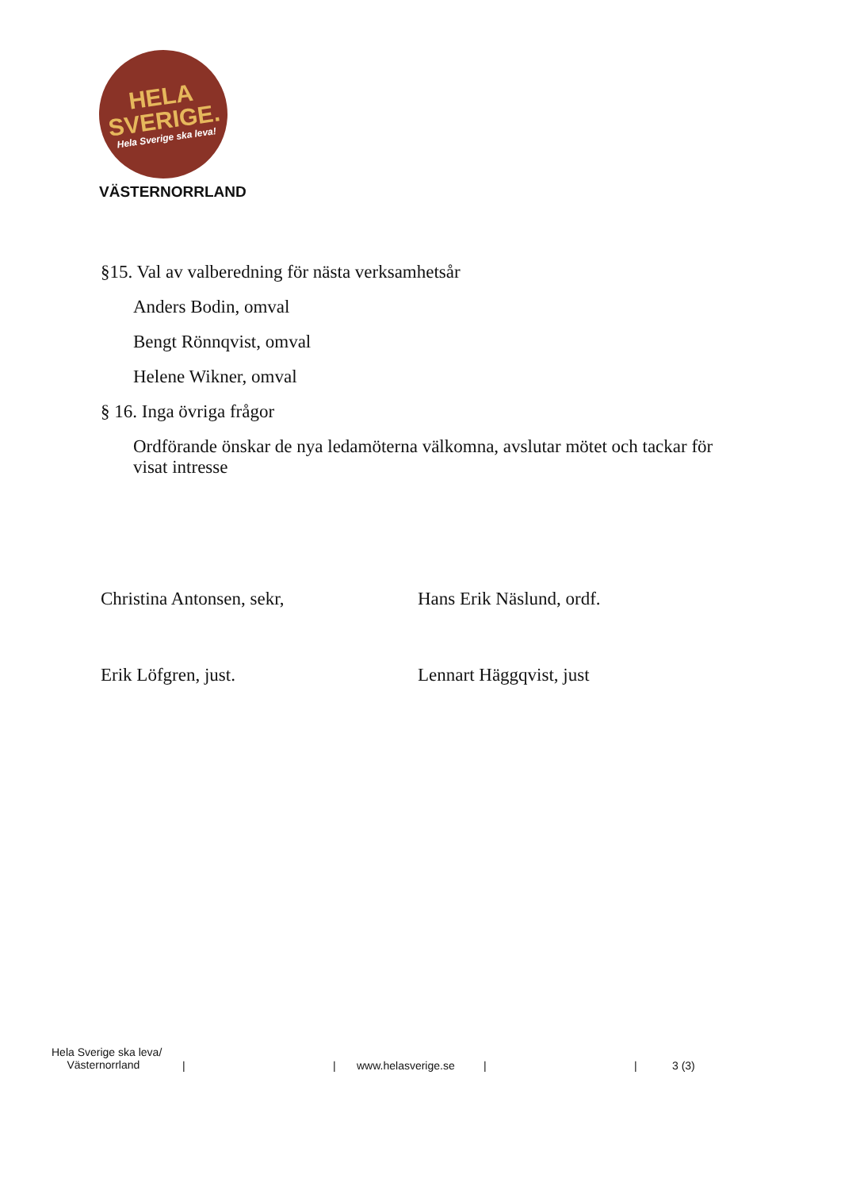HELA
SVERIGE.
Hela Sverige ska leva!
VÄSTERNORRLAND
§15. Val av valberedning för nästa verksamhetsår
Anders Bodin, omval
Bengt Rönnqvist, omval
Helene Wikner, omval
§ 16. Inga övriga frågor
Ordförande önskar de nya ledamöterna välkomna, avslutar mötet och tackar för visat intresse
Christina Antonsen, sekr, Hans Erik Näslund, ordf.
Erik Löfgren, just. Lennart Häggqvist, just
Hela Sverige ska leva/
Västernorrland
| | www.helasverige.se | | 3 (3)